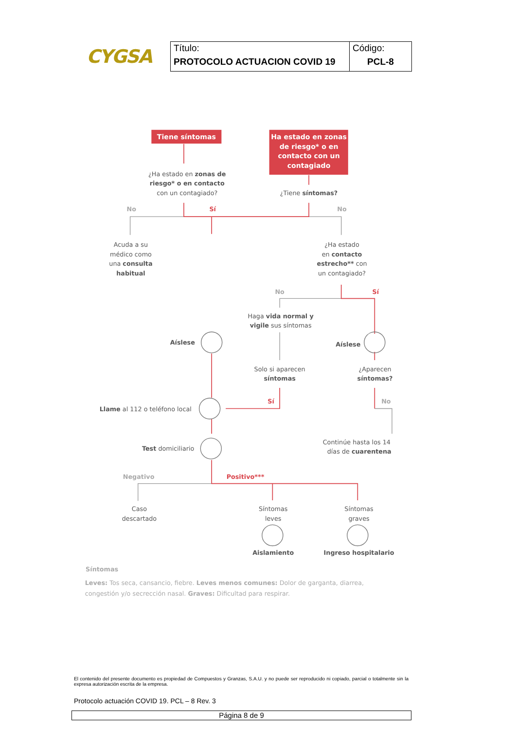CYGSA
| Título: PROTOCOLO ACTUACION COVID 19 | Código: PCL-8 |
Tiene síntomas
Ha estado en zonas
de riesgo* o en
contacto con un
contagiado
¿Ha estado en zonas de
riesgo* o en contacto
con un contagiado?
¿Tiene síntomas?
No
Sí
No
Acuda a su
médico como
una consulta
habitual
¿Ha estado
en contacto
estrecho** con
un contagiado?
No
Sí
Haga vida normal y
vigile sus síntomas
Aíslese
Aíslese
Solo si aparecen
síntomas
¿Aparecen
síntomas?
Sí
No
Llame al 112 o teléfono local
Continúe hasta los 14
días de cuarentena
Test domiciliario
Negativo
Positivo***
Caso
descartado
Síntomas
leves
Síntomas
graves
Aislamiento
Ingreso hospitalario
Síntomas
Leves: Tos seca, cansancio, fiebre. Leves menos comunes: Dolor de garganta, diarrea,
congestión y/o secrección nasal. Graves: Dificultad para respirar.
El contenido del presente documento es propiedad de Compuestos y Granzas, S.A.U. y no puede ser reproducido ni copiado, parcial o totalmente sin la expresa autorización escrita de la empresa.
Protocolo actuación COVID 19. PCL – 8 Rev. 3
Página 8 de 9